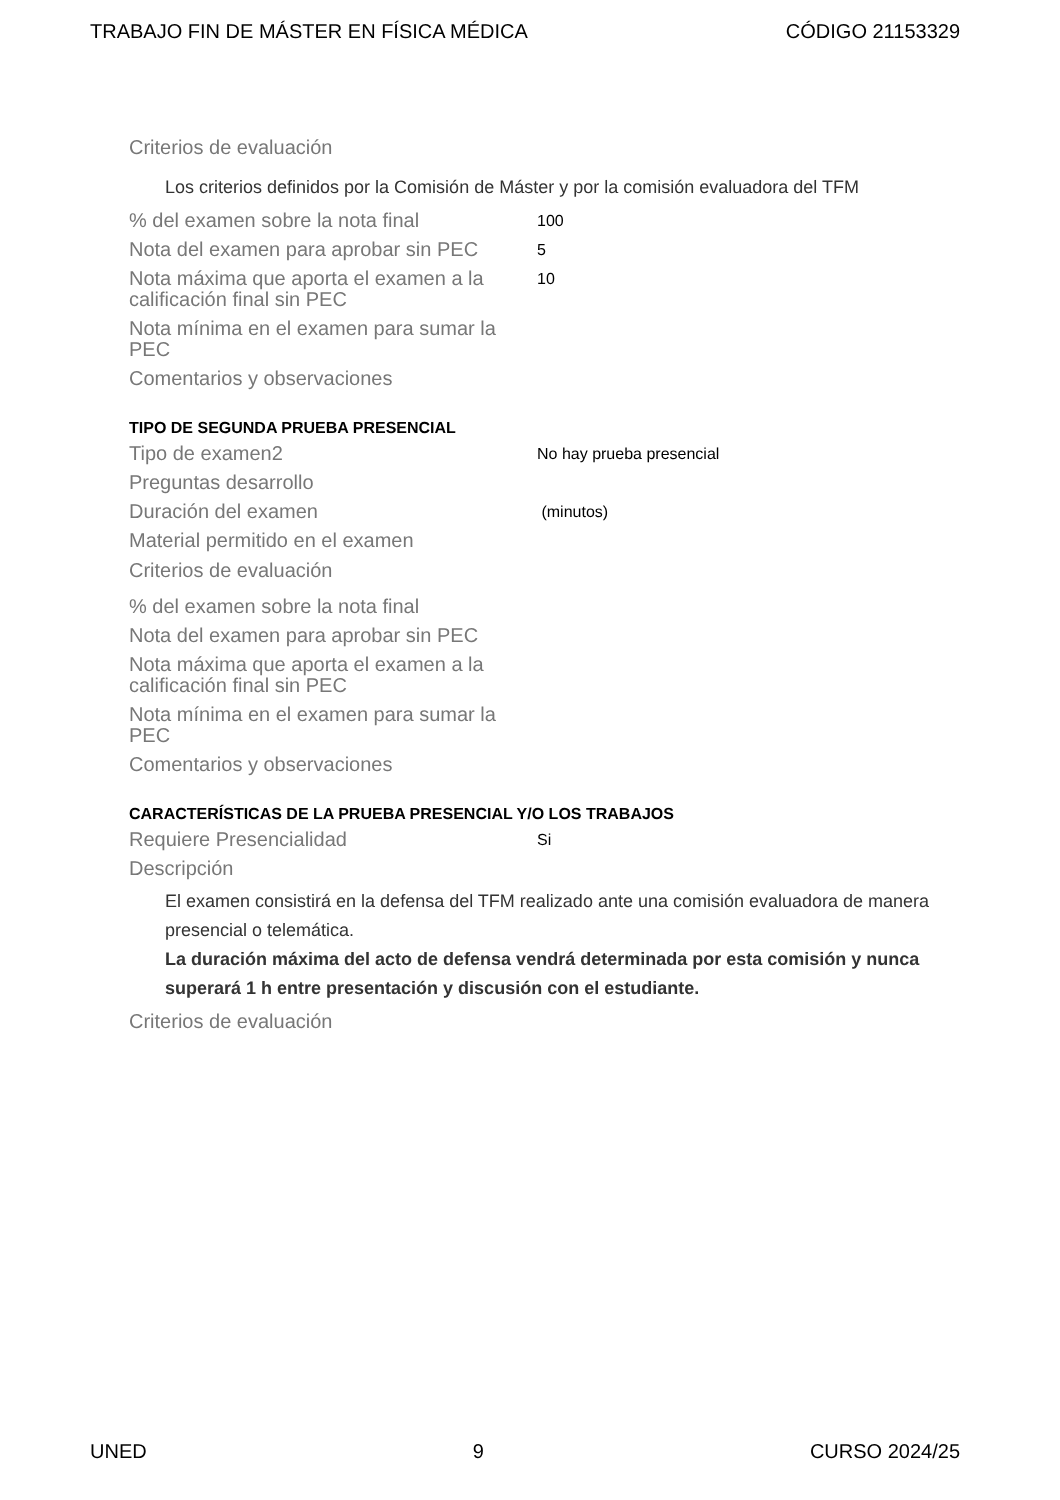TRABAJO FIN DE MÁSTER EN FÍSICA MÉDICA CÓDIGO 21153329
Criterios de evaluación
Los criterios definidos por la Comisión de Máster y por la comisión evaluadora del TFM
% del examen sobre la nota final
100
Nota del examen para aprobar sin PEC
5
Nota máxima que aporta el examen a la calificación final sin PEC
10
Nota mínima en el examen para sumar la PEC
Comentarios y observaciones
TIPO DE SEGUNDA PRUEBA PRESENCIAL
Tipo de examen2
No hay prueba presencial
Preguntas desarrollo
Duración del examen
(minutos)
Material permitido en el examen
Criterios de evaluación
% del examen sobre la nota final
Nota del examen para aprobar sin PEC
Nota máxima que aporta el examen a la calificación final sin PEC
Nota mínima en el examen para sumar la PEC
Comentarios y observaciones
CARACTERÍSTICAS DE LA PRUEBA PRESENCIAL Y/O LOS TRABAJOS
Requiere Presencialidad
Si
Descripción
El examen consistirá en la defensa del TFM realizado ante una comisión evaluadora de manera presencial o telemática.
La duración máxima del acto de defensa vendrá determinada por esta comisión y nunca superará 1 h entre presentación y discusión con el estudiante.
Criterios de evaluación
UNED 9 CURSO 2024/25